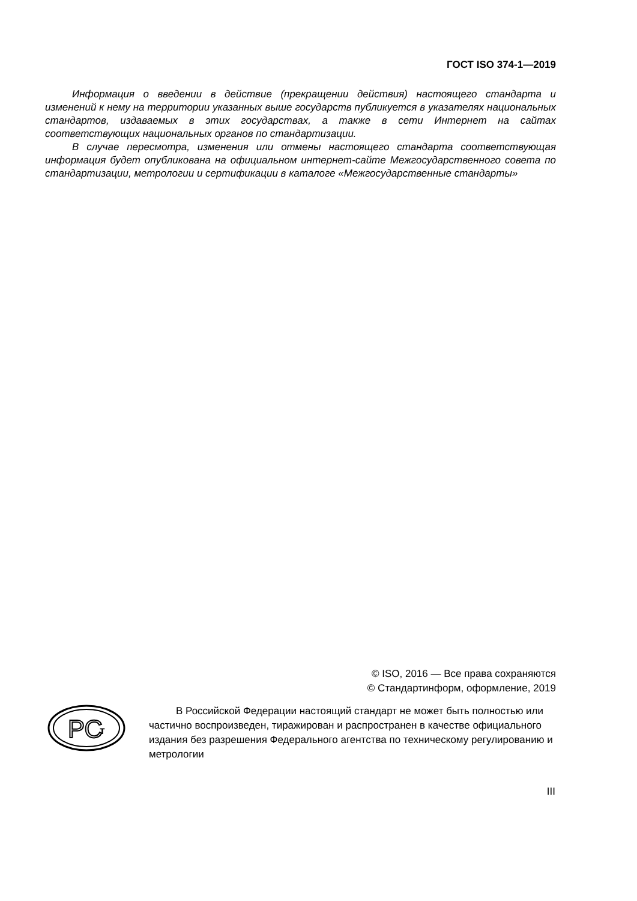ГОСТ ISO 374-1—2019
Информация о введении в действие (прекращении действия) настоящего стандарта и изменений к нему на территории указанных выше государств публикуется в указателях национальных стандартов, издаваемых в этих государствах, а также в сети Интернет на сайтах соответствующих национальных органов по стандартизации.
В случае пересмотра, изменения или отмены настоящего стандарта соответствующая информация будет опубликована на официальном интернет-сайте Межгосударственного совета по стандартизации, метрологии и сертификации в каталоге «Межгосударственные стандарты»
© ISO, 2016 — Все права сохраняются
© Стандартинформ, оформление, 2019
РС
т
В Российской Федерации настоящий стандарт не может быть полностью или частично воспроизведен, тиражирован и распространен в качестве официального издания без разрешения Федерального агентства по техническому регулированию и метрологии
III